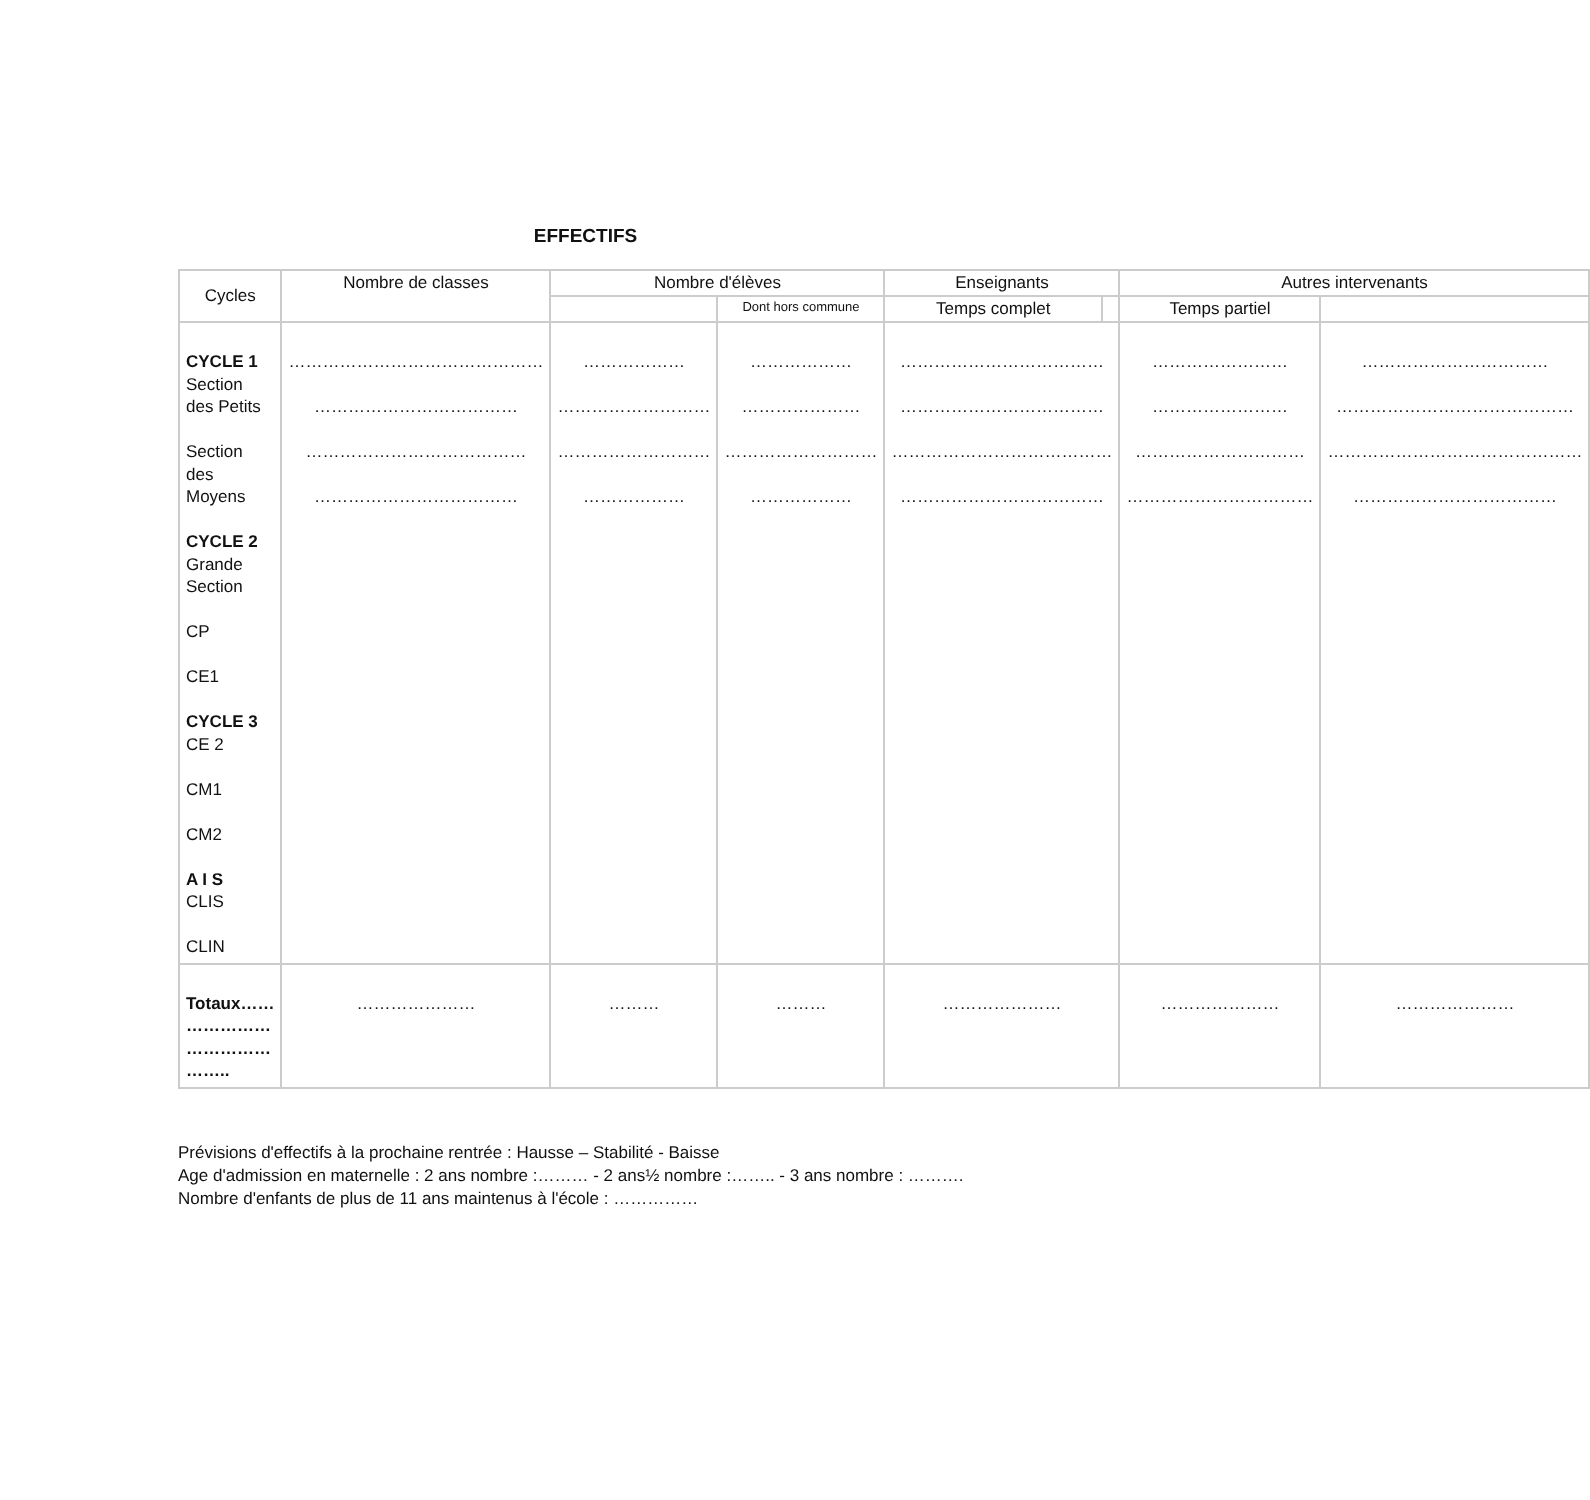EFFECTIFS
| Cycles | Nombre de classes | Nombre d'élèves | | Enseignants | | Autres intervenants | |
| --- | --- | --- | --- | --- | --- | --- | --- |
| | | | Dont hors commune | Temps complet | | Temps partiel | |
| CYCLE 1 Section des Petits Section des Moyens CYCLE 2 Grande Section CP CE1 CYCLE 3 CE 2 CM1 CM2 A I S CLIS CLIN | ……………………………………… ……………………………… ………………………………… ……………………………… | ……………… ……………………… ……………………… ……………… | ……………… ………………… ……………………… ……………… | ……………………………… ……………………………… ………………………………… ……………………………… | | …………………… …………………… ………………………… …………………………… | …………………………… …………………………………… ……………………………………… ……………………………… |
| Totaux…… …………… …………… …….. | ………………… | ……… | ……… | ………………… | | ………………… | ………………… |
Prévisions d'effectifs à la prochaine rentrée : Hausse – Stabilité - Baisse
Age d'admission en maternelle : 2 ans nombre :……… - 2 ans½ nombre :…….. - 3 ans nombre : ……….
Nombre d'enfants de plus de 11 ans maintenus à l'école : ……………